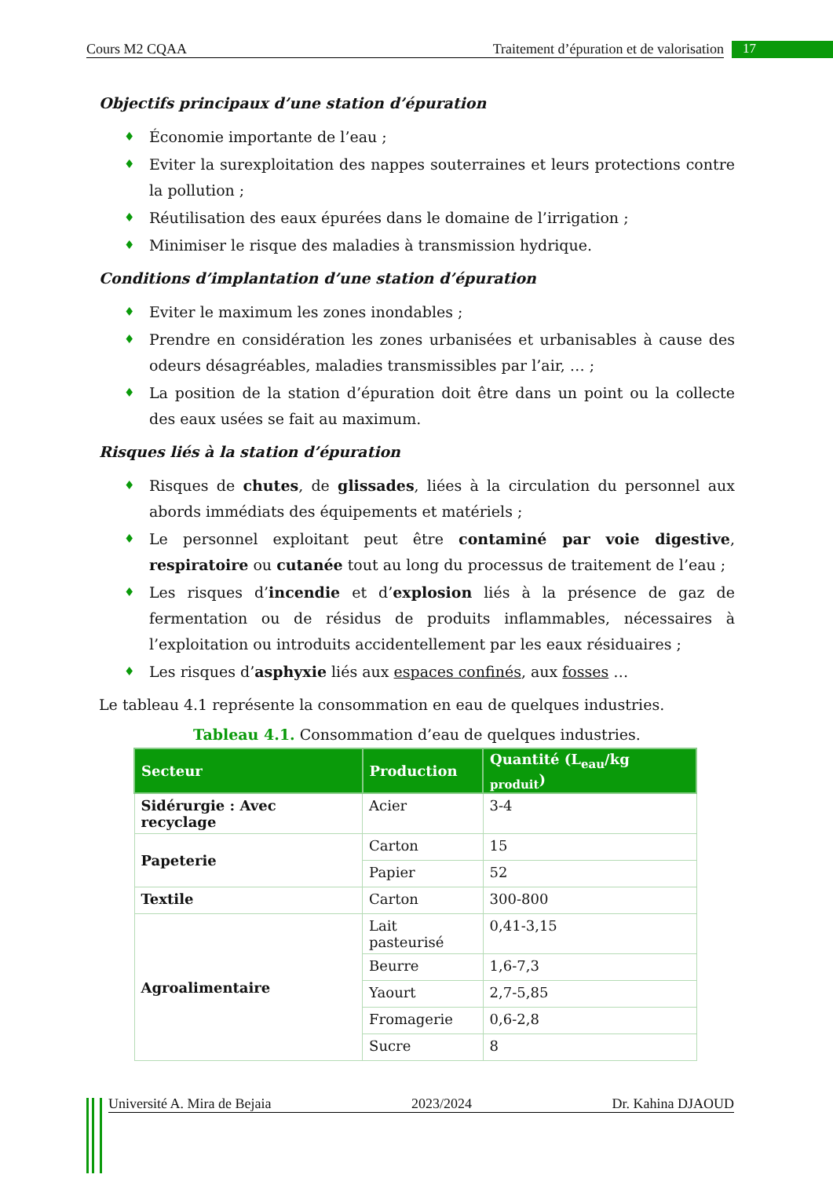Cours M2 CQAA Traitement d’épuration et de valorisation 17
Objectifs principaux d’une station d’épuration
♦ Économie importante de l’eau ;
♦ Eviter la surexploitation des nappes souterraines et leurs protections contre la pollution ;
♦ Réutilisation des eaux épurées dans le domaine de l’irrigation ;
♦ Minimiser le risque des maladies à transmission hydrique.
Conditions d’implantation d’une station d’épuration
♦ Eviter le maximum les zones inondables ;
♦ Prendre en considération les zones urbanisées et urbanisables à cause des odeurs désagréables, maladies transmissibles par l’air, … ;
♦ La position de la station d’épuration doit être dans un point ou la collecte des eaux usées se fait au maximum.
Risques liés à la station d’épuration
♦ Risques de chutes, de glissades, liées à la circulation du personnel aux abords immédiats des équipements et matériels ;
♦ Le personnel exploitant peut être contaminé par voie digestive, respiratoire ou cutanée tout au long du processus de traitement de l’eau ;
♦ Les risques d’incendie et d’explosion liés à la présence de gaz de fermentation ou de résidus de produits inflammables, nécessaires à l’exploitation ou introduits accidentellement par les eaux résiduaires ;
♦ Les risques d’asphyxie liés aux espaces confinés, aux fosses …
Le tableau 4.1 représente la consommation en eau de quelques industries.
Tableau 4.1. Consommation d’eau de quelques industries.
| Secteur | Production | Quantité (L<sub>eau</sub>/kg <sub>produit</sub>) |
| --- | --- | --- |
| Sidérurgie : Avec recyclage | Acier | 3-4 |
| Papeterie | Carton | 15 |
| | Papier | 52 |
| Textile | Carton | 300-800 |
| Agroalimentaire | Lait pasteurisé | 0,41-3,15 |
| | Beurre | 1,6-7,3 |
| | Yaourt | 2,7-5,85 |
| | Fromagerie | 0,6-2,8 |
| | Sucre | 8 |
Université A. Mira de Bejaia 2023/2024 Dr. Kahina DJAOUD